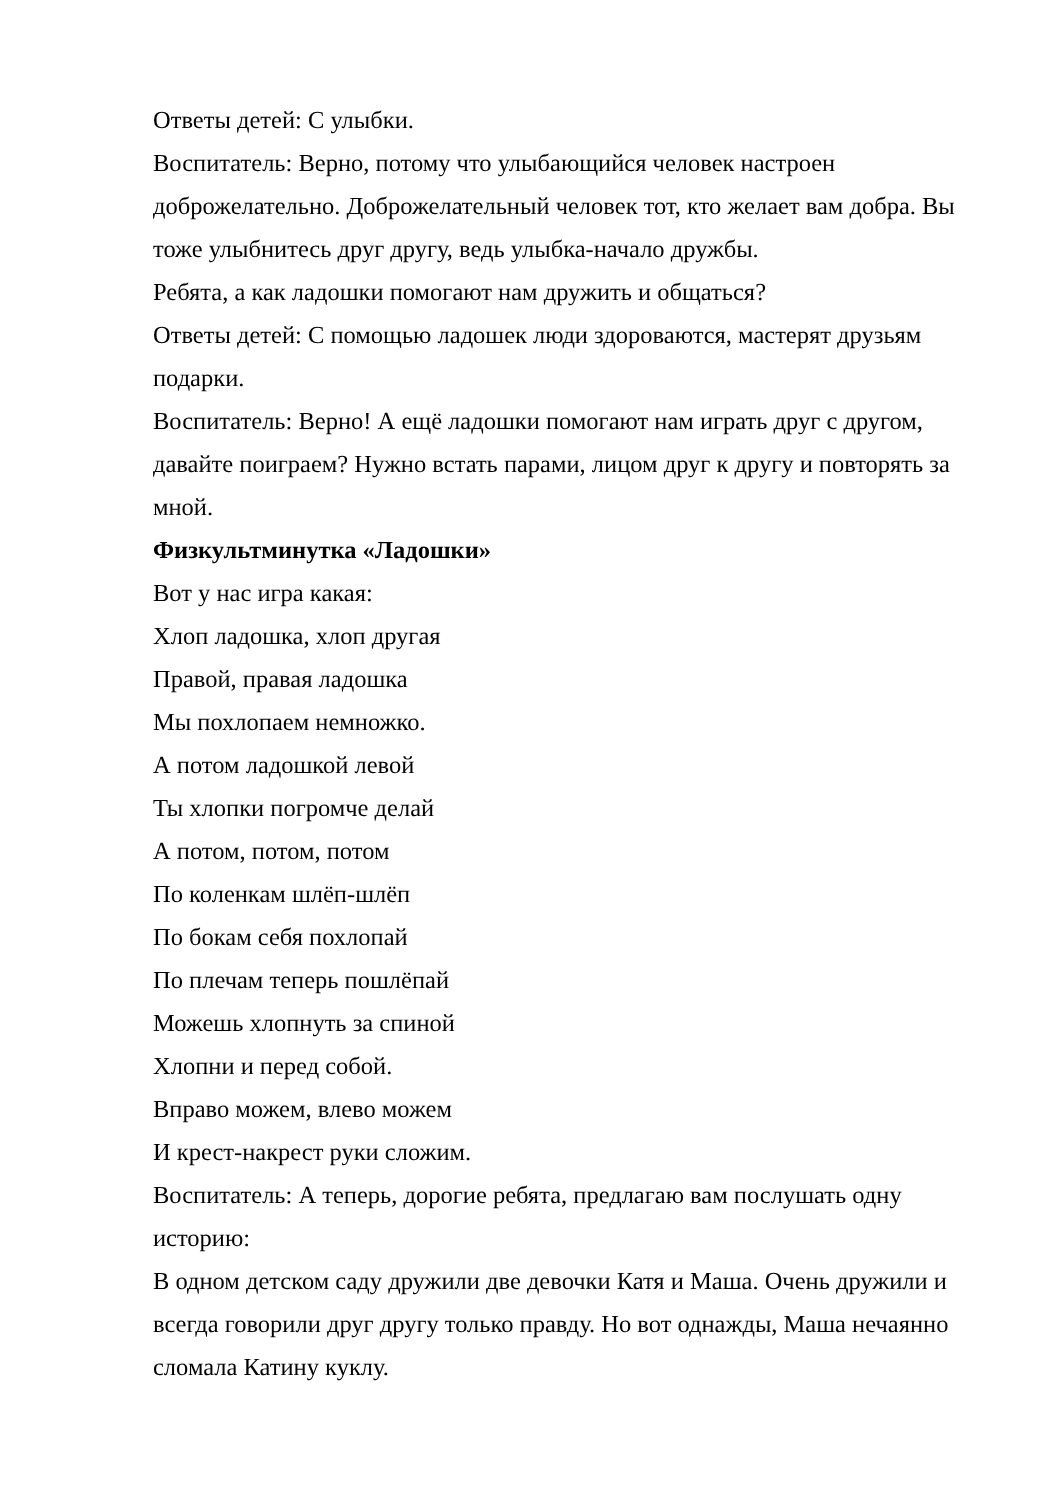Ответы детей: С улыбки.
Воспитатель: Верно, потому что улыбающийся человек настроен доброжелательно. Доброжелательный человек тот, кто желает вам добра. Вы тоже улыбнитесь друг другу, ведь улыбка-начало дружбы.
Ребята, а как ладошки помогают нам дружить и общаться?
Ответы детей: С помощью ладошек люди здороваются, мастерят друзьям подарки.
Воспитатель: Верно! А ещё ладошки помогают нам играть друг с другом, давайте поиграем? Нужно встать парами, лицом друг к другу и повторять за мной.
Физкультминутка «Ладошки»
Вот у нас игра какая:
Хлоп ладошка, хлоп другая
Правой, правая ладошка
Мы похлопаем немножко.
А потом ладошкой левой
Ты хлопки погромче делай
А потом, потом, потом
По коленкам шлёп-шлёп
По бокам себя похлопай
По плечам теперь пошлёпай
Можешь хлопнуть за спиной
Хлопни и перед собой.
Вправо можем, влево можем
И крест-накрест руки сложим.
Воспитатель: А теперь, дорогие ребята, предлагаю вам послушать одну историю:
В одном детском саду дружили две девочки Катя и Маша. Очень дружили и всегда говорили друг другу только правду. Но вот однажды, Маша нечаянно сломала Катину куклу.